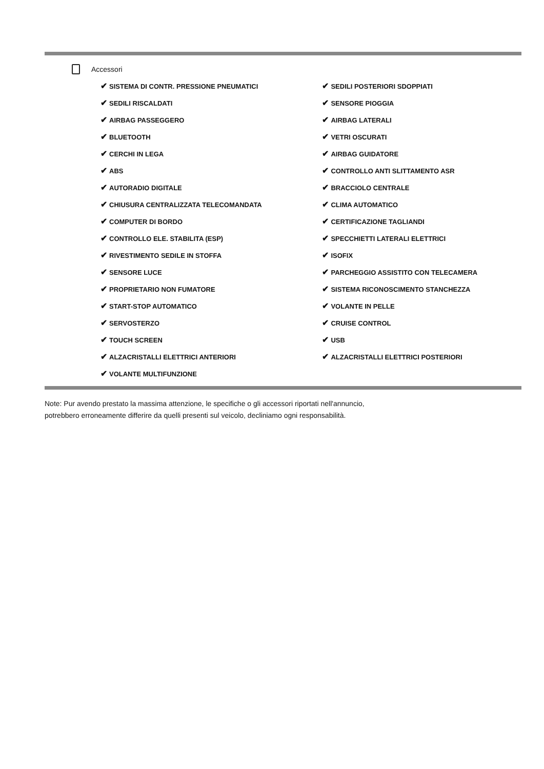Accessori
| ✔ SISTEMA DI CONTR. PRESSIONE PNEUMATICI | ✔ SEDILI POSTERIORI SDOPPIATI |
| ✔ SEDILI RISCALDATI | ✔ SENSORE PIOGGIA |
| ✔ AIRBAG PASSEGGERO | ✔ AIRBAG LATERALI |
| ✔ BLUETOOTH | ✔ VETRI OSCURATI |
| ✔ CERCHI IN LEGA | ✔ AIRBAG GUIDATORE |
| ✔ ABS | ✔ CONTROLLO ANTI SLITTAMENTO ASR |
| ✔ AUTORADIO DIGITALE | ✔ BRACCIOLO CENTRALE |
| ✔ CHIUSURA CENTRALIZZATA TELECOMANDATA | ✔ CLIMA AUTOMATICO |
| ✔ COMPUTER DI BORDO | ✔ CERTIFICAZIONE TAGLIANDI |
| ✔ CONTROLLO ELE. STABILITA (ESP) | ✔ SPECCHIETTI LATERALI ELETTRICI |
| ✔ RIVESTIMENTO SEDILE IN STOFFA | ✔ ISOFIX |
| ✔ SENSORE LUCE | ✔ PARCHEGGIO ASSISTITO CON TELECAMERA |
| ✔ PROPRIETARIO NON FUMATORE | ✔ SISTEMA RICONOSCIMENTO STANCHEZZA |
| ✔ START-STOP AUTOMATICO | ✔ VOLANTE IN PELLE |
| ✔ SERVOSTERZO | ✔ CRUISE CONTROL |
| ✔ TOUCH SCREEN | ✔ USB |
| ✔ ALZACRISTALLI ELETTRICI ANTERIORI | ✔ ALZACRISTALLI ELETTRICI POSTERIORI |
| ✔ VOLANTE MULTIFUNZIONE | |
Note: Pur avendo prestato la massima attenzione, le specifiche o gli accessori riportati nell'annuncio,
potrebbero erroneamente differire da quelli presenti sul veicolo, decliniamo ogni responsabilità.